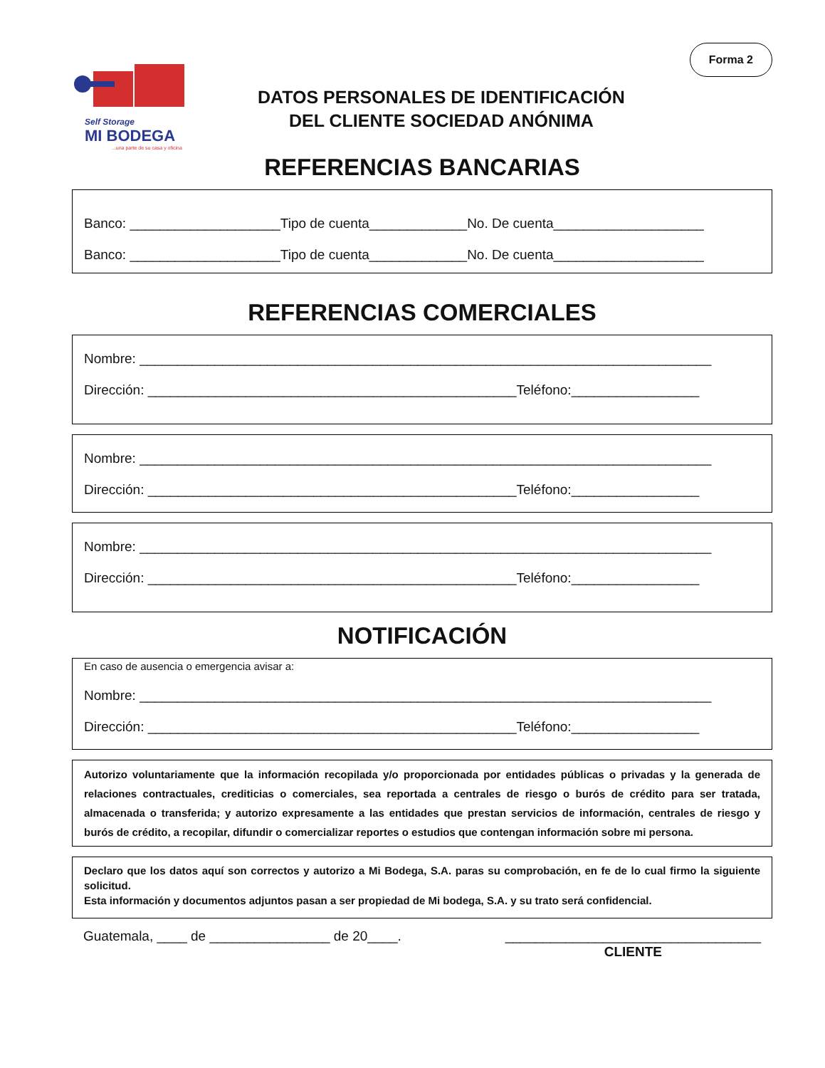Self Storage
MI BODEGA
...una parte de su casa y oficina
DATOS PERSONALES DE IDENTIFICACIÓN
DEL CLIENTE SOCIEDAD ANÓNIMA
Forma 2
REFERENCIAS BANCARIAS
Banco: ____________________Tipo de cuenta_____________No. De cuenta____________________
Banco: ____________________Tipo de cuenta_____________No. De cuenta____________________
REFERENCIAS COMERCIALES
Nombre: ____________________________________________________________________________
Dirección: _________________________________________________Teléfono:_________________
Nombre: ____________________________________________________________________________
Dirección: _________________________________________________Teléfono:_________________
Nombre: ____________________________________________________________________________
Dirección: _________________________________________________Teléfono:_________________
NOTIFICACIÓN
En caso de ausencia o emergencia avisar a:
Nombre: ____________________________________________________________________________
Dirección: _________________________________________________Teléfono:_________________
Autorizo voluntariamente que la información recopilada y/o proporcionada por entidades públicas o privadas y la generada de relaciones contractuales, crediticias o comerciales, sea reportada a centrales de riesgo o burós de crédito para ser tratada, almacenada o transferida; y autorizo expresamente a las entidades que prestan servicios de información, centrales de riesgo y burós de crédito, a recopilar, difundir o comercializar reportes o estudios que contengan información sobre mi persona.
Declaro que los datos aquí son correctos y autorizo a Mi Bodega, S.A. paras su comprobación, en fe de lo cual firmo la siguiente solicitud.
Esta información y documentos adjuntos pasan a ser propiedad de Mi bodega, S.A. y su trato será confidencial.
Guatemala, ____ de ________________ de 20____. __________________________________
CLIENTE